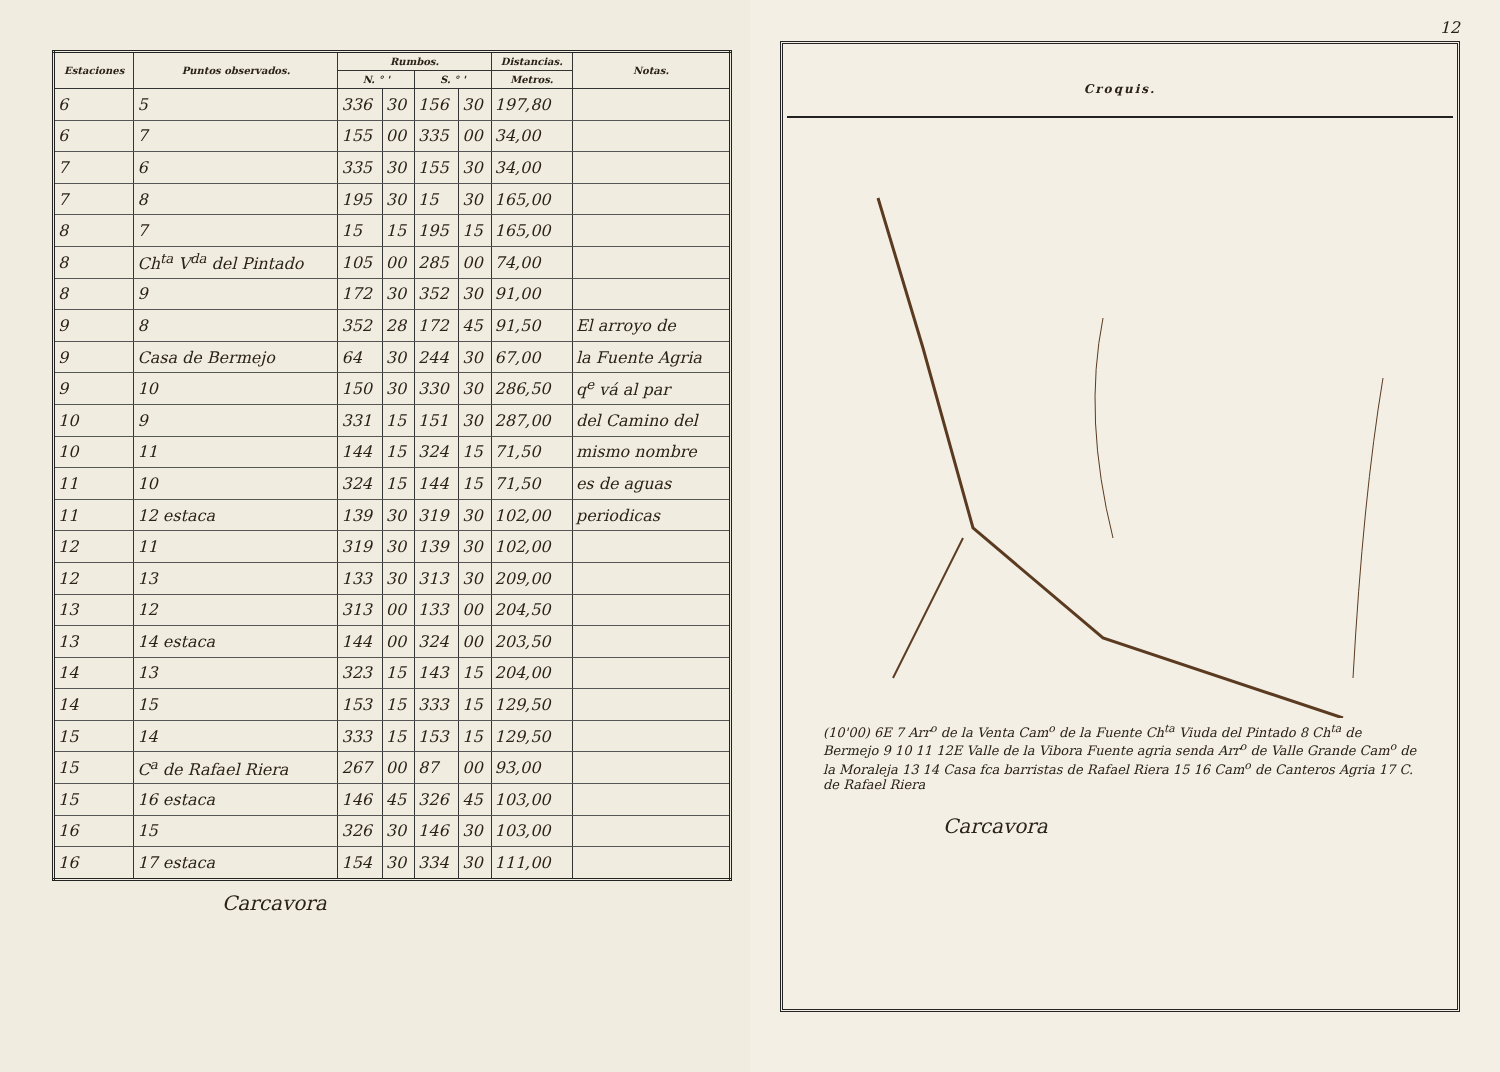| Estaciones | Puntos observados. | Rumbos. | | | | Distancias. | Notas. |
| --- | --- | --- | --- | --- | --- | --- | --- |
| | | N. ° ' | | S. ° ' | | Metros. | |
| 6 | 5 | 336 | 30 | 156 | 30 | 197,80 | |
| 6 | 7 | 155 | 00 | 335 | 00 | 34,00 | |
| 7 | 6 | 335 | 30 | 155 | 30 | 34,00 | |
| 7 | 8 | 195 | 30 | 15 | 30 | 165,00 | |
| 8 | 7 | 15 | 15 | 195 | 15 | 165,00 | |
| 8 | Ch<sup>ta</sup> V<sup>da</sup> del Pintado | 105 | 00 | 285 | 00 | 74,00 | |
| 8 | 9 | 172 | 30 | 352 | 30 | 91,00 | |
| 9 | 8 | 352 | 28 | 172 | 45 | 91,50 | El arroyo de |
| 9 | Casa de Bermejo | 64 | 30 | 244 | 30 | 67,00 | la Fuente Agria |
| 9 | 10 | 150 | 30 | 330 | 30 | 286,50 | q<sup>e</sup> vá al par |
| 10 | 9 | 331 | 15 | 151 | 30 | 287,00 | del Camino del |
| 10 | 11 | 144 | 15 | 324 | 15 | 71,50 | mismo nombre |
| 11 | 10 | 324 | 15 | 144 | 15 | 71,50 | es de aguas |
| 11 | 12 estaca | 139 | 30 | 319 | 30 | 102,00 | periodicas |
| 12 | 11 | 319 | 30 | 139 | 30 | 102,00 | |
| 12 | 13 | 133 | 30 | 313 | 30 | 209,00 | |
| 13 | 12 | 313 | 00 | 133 | 00 | 204,50 | |
| 13 | 14 estaca | 144 | 00 | 324 | 00 | 203,50 | |
| 14 | 13 | 323 | 15 | 143 | 15 | 204,00 | |
| 14 | 15 | 153 | 15 | 333 | 15 | 129,50 | |
| 15 | 14 | 333 | 15 | 153 | 15 | 129,50 | |
| 15 | C<sup>a</sup> de Rafael Riera | 267 | 00 | 87 | 00 | 93,00 | |
| 15 | 16 estaca | 146 | 45 | 326 | 45 | 103,00 | |
| 16 | 15 | 326 | 30 | 146 | 30 | 103,00 | |
| 16 | 17 estaca | 154 | 30 | 334 | 30 | 111,00 | |
Carcavora
12
Croquis.
(10'00) 6E 7 Arr<sup>o</sup> de la Venta Cam<sup>o</sup> de la Fuente Ch<sup>ta</sup> Viuda del Pintado 8 Ch<sup>ta</sup> de Bermejo 9 10 11 12E Valle de la Vibora Fuente agria senda Arr<sup>o</sup> de Valle Grande Cam<sup>o</sup> de la Moraleja 13 14 Casa fca barristas de Rafael Riera 15 16 Cam<sup>o</sup> de Canteros Agria 17 C. de Rafael Riera
Carcavora